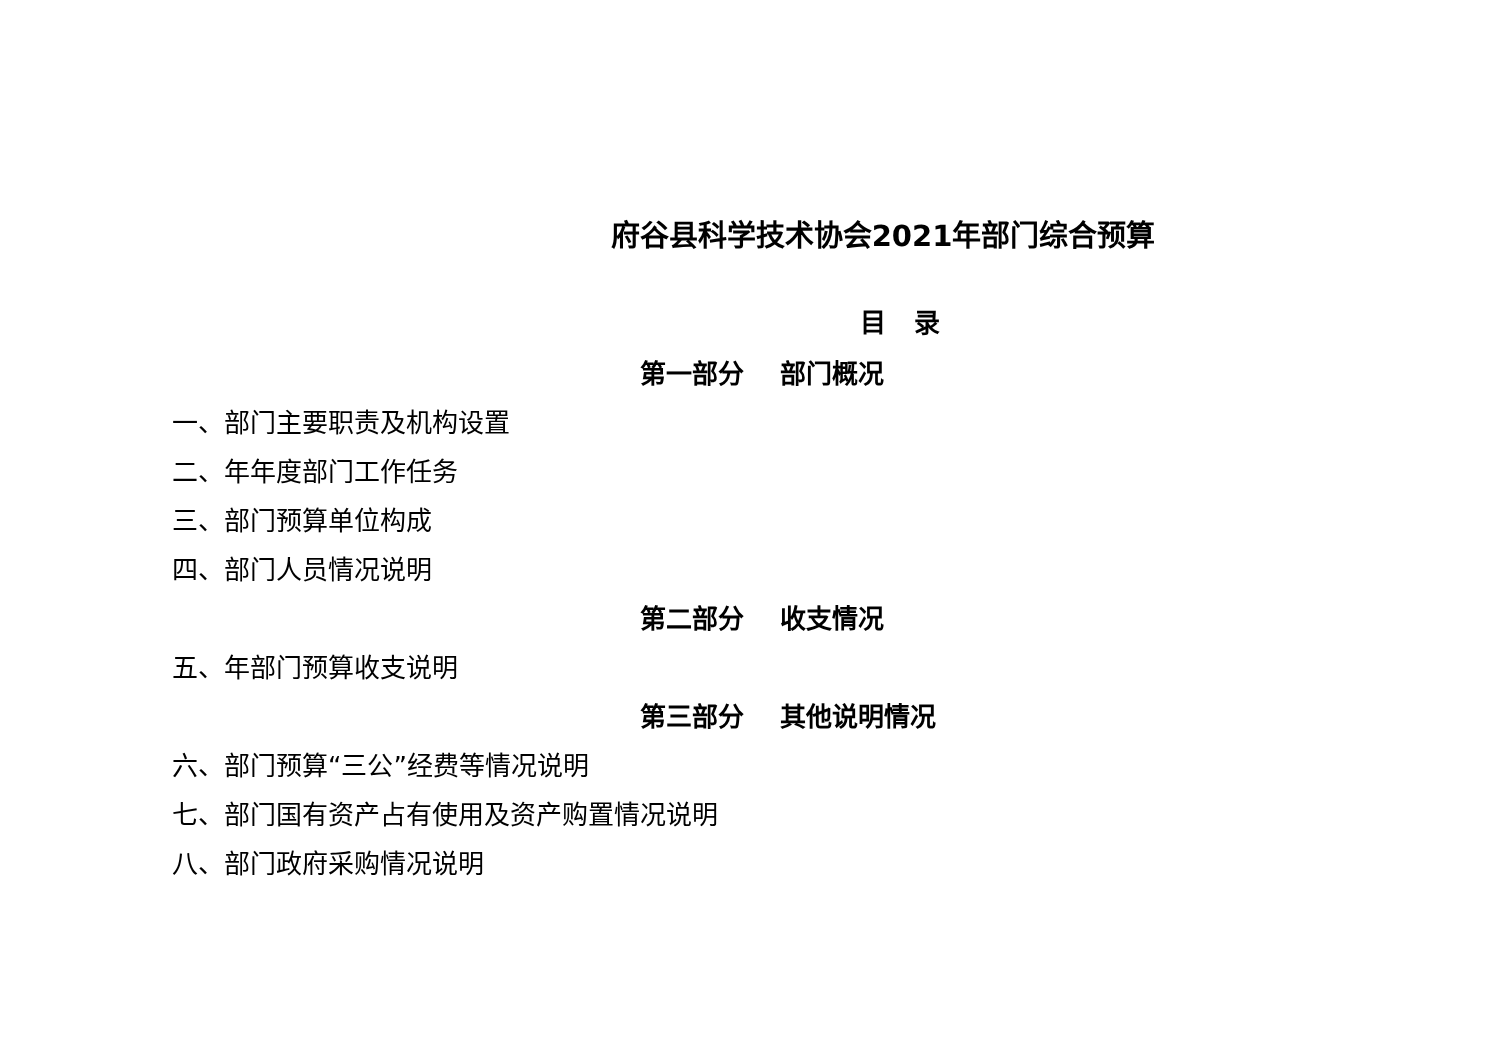府谷县科学技术协会2021年部门综合预算
目 录
第一部分 部门概况
一、部门主要职责及机构设置
二、年年度部门工作任务
三、部门预算单位构成
四、部门人员情况说明
第二部分 收支情况
五、年部门预算收支说明
第三部分 其他说明情况
六、部门预算“三公”经费等情况说明
七、部门国有资产占有使用及资产购置情况说明
八、部门政府采购情况说明